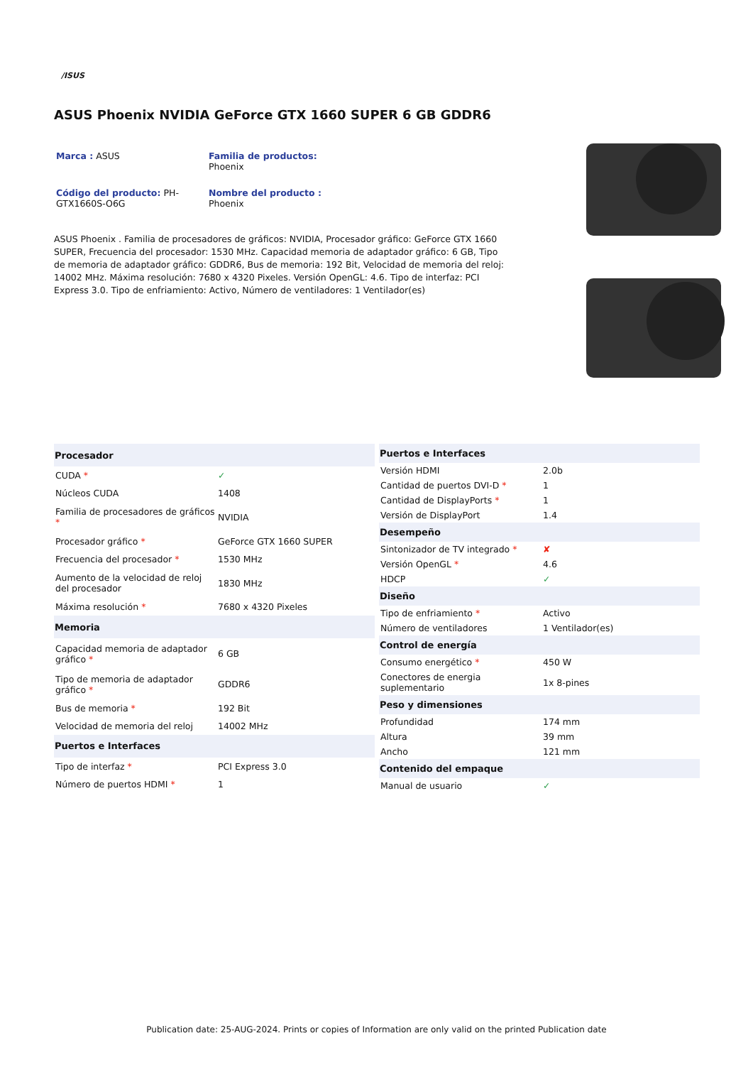/ISUS
ASUS Phoenix NVIDIA GeForce GTX 1660 SUPER 6 GB GDDR6
Marca : ASUS
Familia de productos:
Phoenix
Código del producto: PH-GTX1660S-O6G
Nombre del producto :
Phoenix
ASUS Phoenix . Familia de procesadores de gráficos: NVIDIA, Procesador gráfico: GeForce GTX 1660 SUPER, Frecuencia del procesador: 1530 MHz. Capacidad memoria de adaptador gráfico: 6 GB, Tipo de memoria de adaptador gráfico: GDDR6, Bus de memoria: 192 Bit, Velocidad de memoria del reloj: 14002 MHz. Máxima resolución: 7680 x 4320 Pixeles. Versión OpenGL: 4.6. Tipo de interfaz: PCI Express 3.0. Tipo de enfriamiento: Activo, Número de ventiladores: 1 Ventilador(es)
| Procesador | |
| --- | --- |
| CUDA * | ✓ |
| Núcleos CUDA | 1408 |
| Familia de procesadores de gráficos * | NVIDIA |
| Procesador gráfico * | GeForce GTX 1660 SUPER |
| Frecuencia del procesador * | 1530 MHz |
| Aumento de la velocidad de reloj del procesador | 1830 MHz |
| Máxima resolución * | 7680 x 4320 Pixeles |
| Memoria | |
| Capacidad memoria de adaptador gráfico * | 6 GB |
| Tipo de memoria de adaptador gráfico * | GDDR6 |
| Bus de memoria * | 192 Bit |
| Velocidad de memoria del reloj | 14002 MHz |
| Puertos e Interfaces | |
| Tipo de interfaz * | PCI Express 3.0 |
| Número de puertos HDMI * | 1 |
| Puertos e Interfaces | |
| --- | --- |
| Versión HDMI | 2.0b |
| Cantidad de puertos DVI-D * | 1 |
| Cantidad de DisplayPorts * | 1 |
| Versión de DisplayPort | 1.4 |
| Desempeño | |
| Sintonizador de TV integrado * | ✘ |
| Versión OpenGL * | 4.6 |
| HDCP | ✓ |
| Diseño | |
| Tipo de enfriamiento * | Activo |
| Número de ventiladores | 1 Ventilador(es) |
| Control de energía | |
| Consumo energético * | 450 W |
| Conectores de energia suplementario | 1x 8-pines |
| Peso y dimensiones | |
| Profundidad | 174 mm |
| Altura | 39 mm |
| Ancho | 121 mm |
| Contenido del empaque | |
| Manual de usuario | ✓ |
Publication date: 25-AUG-2024. Prints or copies of Information are only valid on the printed Publication date